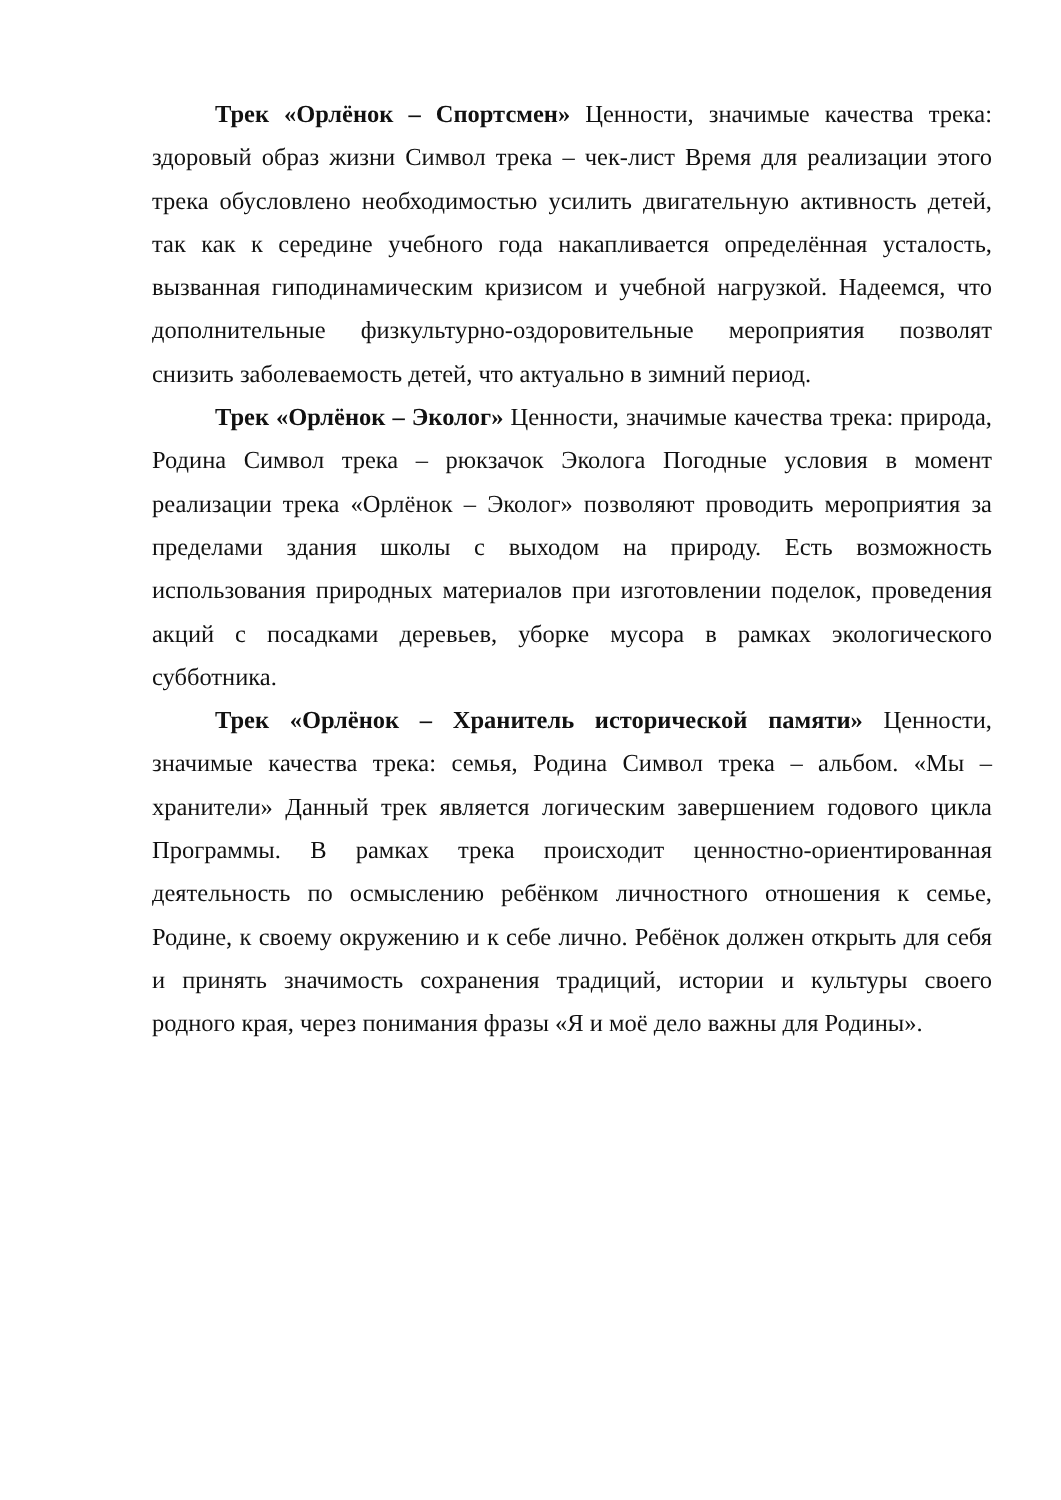Трек «Орлёнок – Спортсмен» Ценности, значимые качества трека: здоровый образ жизни Символ трека – чек-лист Время для реализации этого трека обусловлено необходимостью усилить двигательную активность детей, так как к середине учебного года накапливается определённая усталость, вызванная гиподинамическим кризисом и учебной нагрузкой. Надеемся, что дополнительные физкультурно-оздоровительные мероприятия позволят снизить заболеваемость детей, что актуально в зимний период.
Трек «Орлёнок – Эколог» Ценности, значимые качества трека: природа, Родина Символ трека – рюкзачок Эколога Погодные условия в момент реализации трека «Орлёнок – Эколог» позволяют проводить мероприятия за пределами здания школы с выходом на природу. Есть возможность использования природных материалов при изготовлении поделок, проведения акций с посадками деревьев, уборке мусора в рамках экологического субботника.
Трек «Орлёнок – Хранитель исторической памяти» Ценности, значимые качества трека: семья, Родина Символ трека – альбом. «Мы – хранители» Данный трек является логическим завершением годового цикла Программы. В рамках трека происходит ценностно-ориентированная деятельность по осмыслению ребёнком личностного отношения к семье, Родине, к своему окружению и к себе лично. Ребёнок должен открыть для себя и принять значимость сохранения традиций, истории и культуры своего родного края, через понимания фразы «Я и моё дело важны для Родины».